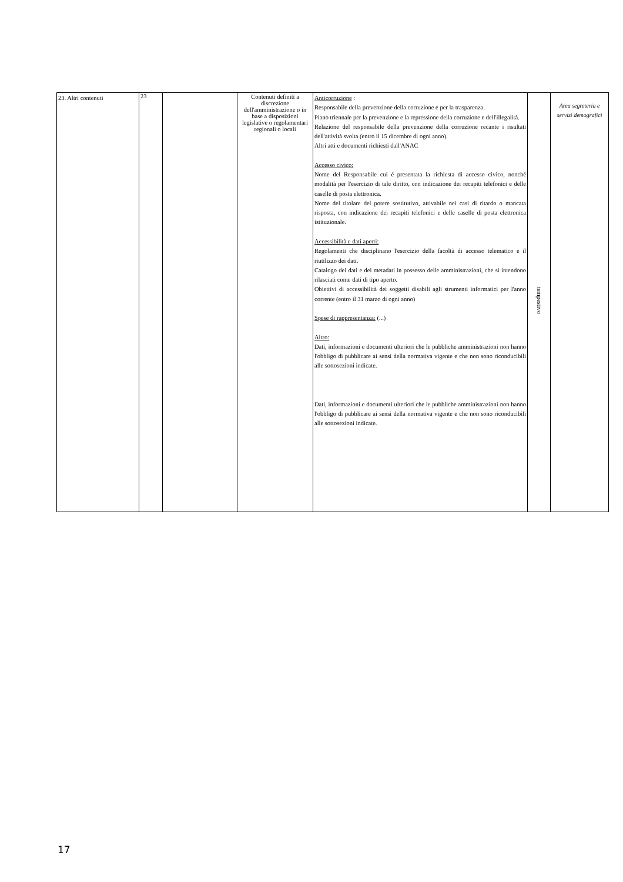| 23. Altri contenuti | 23 | | Contenuti definiti a discrezione dell'amministrazione o in base a disposizioni legislative o regolamentari regionali o locali | Anticorruzione : Responsabile della prevenzione della corruzione e per la trasparenza. Piano triennale per la prevenzione e la repressione della corruzione e dell'illegalità. Relazione del responsabile della prevenzione della corruzione recante i risultati dell'attività svolta (entro il 15 dicembre di ogni anno). Altri atti e documenti richiesti dall'ANAC Accesso civico: Nome del Responsabile cui é presentata la richiesta di accesso civico, nonché modalità per l'esercizio di tale diritto, con indicazione dei recapiti telefonici e delle caselle di posta elettronica. Nome del titolare del potere sostitutivo, attivabile nei casi di ritardo o mancata risposta, con indicazione dei recapiti telefonici e delle caselle di posta elettronica istituzionale. Accessibilità e dati aperti: Regolamenti che disciplinano l'esercizio della facoltà di accesso telematico e il riutilizzo dei dati. Catalogo dei dati e dei metadati in possesso delle amministrazioni, che si intendono rilasciati come dati di tipo aperto. Obiettivi di accessibilità dei soggetti disabili agli strumenti informatici per l'anno corrente (entro il 31 marzo di ogni anno) Spese di rappresentanza: (...) Altro: Dati, informazioni e documenti ulteriori che le pubbliche amministrazioni non hanno l'obbligo di pubblicare ai sensi della normativa vigente e che non sono riconducibili alle sottosezioni indicate. Dati, informazioni e documenti ulteriori che le pubbliche amministrazioni non hanno l'obbligo di pubblicare ai sensi della normativa vigente e che non sono riconducibili alle sottosezioni indicate. | tempestivo | Area segreteria e servizi demografici |
17